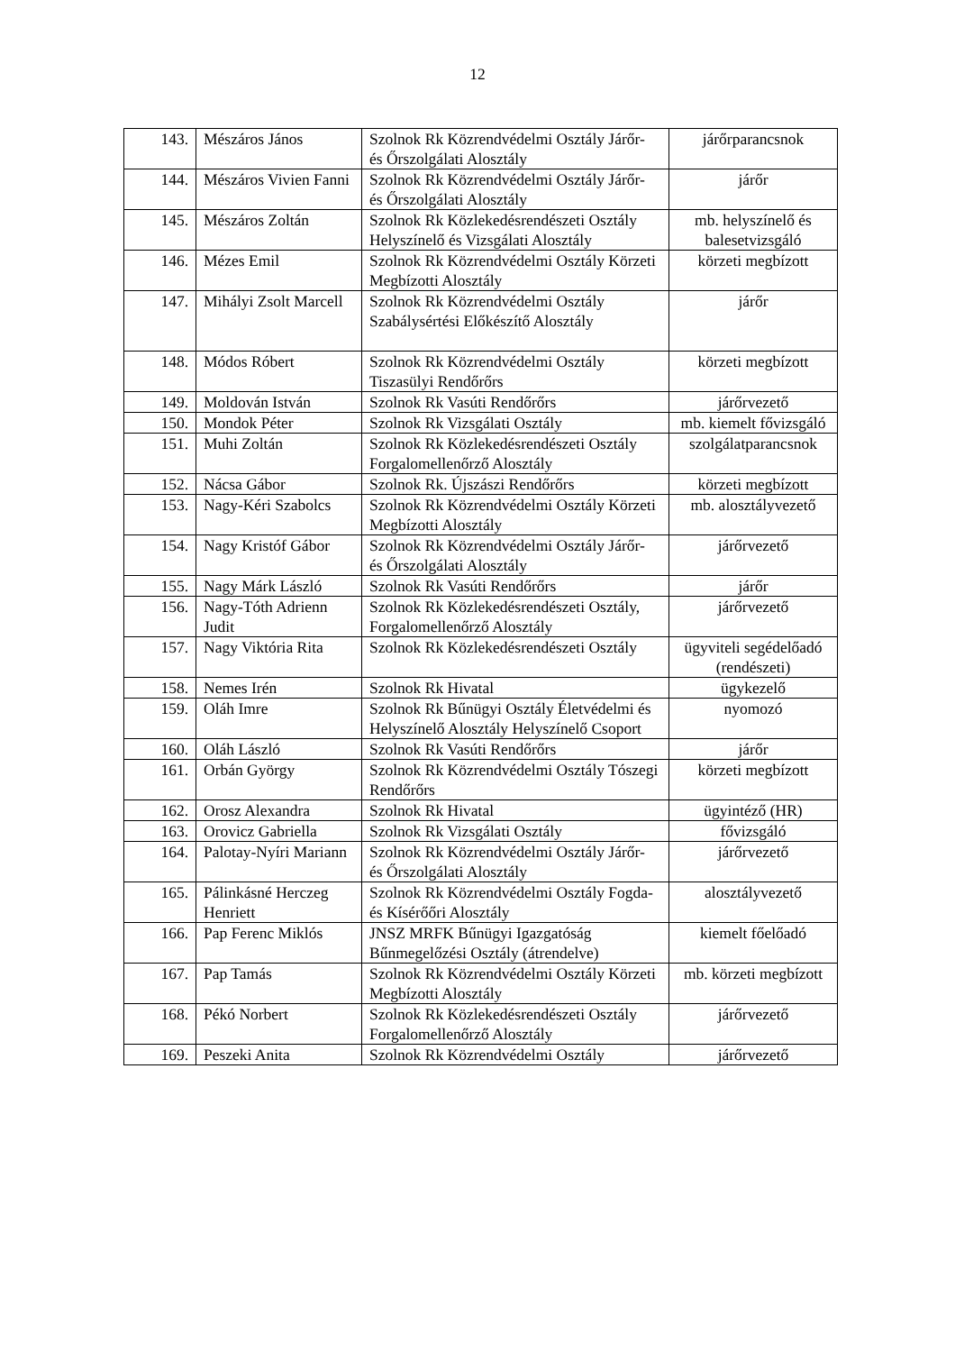12
| 143. | Mészáros János | Szolnok Rk Közrendvédelmi Osztály Járőr- és Őrszolgálati Alosztály | járőrparancsnok |
| 144. | Mészáros Vivien Fanni | Szolnok Rk Közrendvédelmi Osztály Járőr- és Őrszolgálati Alosztály | járőr |
| 145. | Mészáros Zoltán | Szolnok Rk Közlekedésrendészeti Osztály Helyszínelő és Vizsgálati Alosztály | mb. helyszínelő és balesetvizsgáló |
| 146. | Mézes Emil | Szolnok Rk Közrendvédelmi Osztály Körzeti Megbízotti Alosztály | körzeti megbízott |
| 147. | Mihályi Zsolt Marcell | Szolnok Rk Közrendvédelmi Osztály Szabálysértési Előkészítő Alosztály | járőr |
| 148. | Módos Róbert | Szolnok Rk Közrendvédelmi Osztály Tiszasülyi Rendőrőrs | körzeti megbízott |
| 149. | Moldován István | Szolnok Rk Vasúti Rendőrőrs | járőrvezető |
| 150. | Mondok Péter | Szolnok Rk Vizsgálati Osztály | mb. kiemelt fővizsgáló |
| 151. | Muhi Zoltán | Szolnok Rk Közlekedésrendészeti Osztály Forgalomellenőrző Alosztály | szolgálatparancsnok |
| 152. | Nácsa Gábor | Szolnok Rk. Újszászi Rendőrőrs | körzeti megbízott |
| 153. | Nagy-Kéri Szabolcs | Szolnok Rk Közrendvédelmi Osztály Körzeti Megbízotti Alosztály | mb. alosztályvezető |
| 154. | Nagy Kristóf Gábor | Szolnok Rk Közrendvédelmi Osztály Járőr- és Őrszolgálati Alosztály | járőrvezető |
| 155. | Nagy Márk László | Szolnok Rk Vasúti Rendőrőrs | járőr |
| 156. | Nagy-Tóth Adrienn Judit | Szolnok Rk Közlekedésrendészeti Osztály, Forgalomellenőrző Alosztály | járőrvezető |
| 157. | Nagy Viktória Rita | Szolnok Rk Közlekedésrendészeti Osztály | ügyviteli segédelőadó (rendészeti) |
| 158. | Nemes Irén | Szolnok Rk Hivatal | ügykezelő |
| 159. | Oláh Imre | Szolnok Rk Bűnügyi Osztály Életvédelmi és Helyszínelő Alosztály Helyszínelő Csoport | nyomozó |
| 160. | Oláh László | Szolnok Rk Vasúti Rendőrőrs | járőr |
| 161. | Orbán György | Szolnok Rk Közrendvédelmi Osztály Tószegi Rendőrőrs | körzeti megbízott |
| 162. | Orosz Alexandra | Szolnok Rk Hivatal | ügyintéző (HR) |
| 163. | Orovicz Gabriella | Szolnok Rk Vizsgálati Osztály | fővizsgáló |
| 164. | Palotay-Nyíri Mariann | Szolnok Rk Közrendvédelmi Osztály Járőr- és Őrszolgálati Alosztály | járőrvezető |
| 165. | Pálinkásné Herczeg Henriett | Szolnok Rk Közrendvédelmi Osztály Fogda- és Kísérőőri Alosztály | alosztályvezető |
| 166. | Pap Ferenc Miklós | JNSZ MRFK Bűnügyi Igazgatóság Bűnmegelőzési Osztály (átrendelve) | kiemelt főelőadó |
| 167. | Pap Tamás | Szolnok Rk Közrendvédelmi Osztály Körzeti Megbízotti Alosztály | mb. körzeti megbízott |
| 168. | Pékó Norbert | Szolnok Rk Közlekedésrendészeti Osztály Forgalomellenőrző Alosztály | járőrvezető |
| 169. | Peszeki Anita | Szolnok Rk Közrendvédelmi Osztály | járőrvezető |